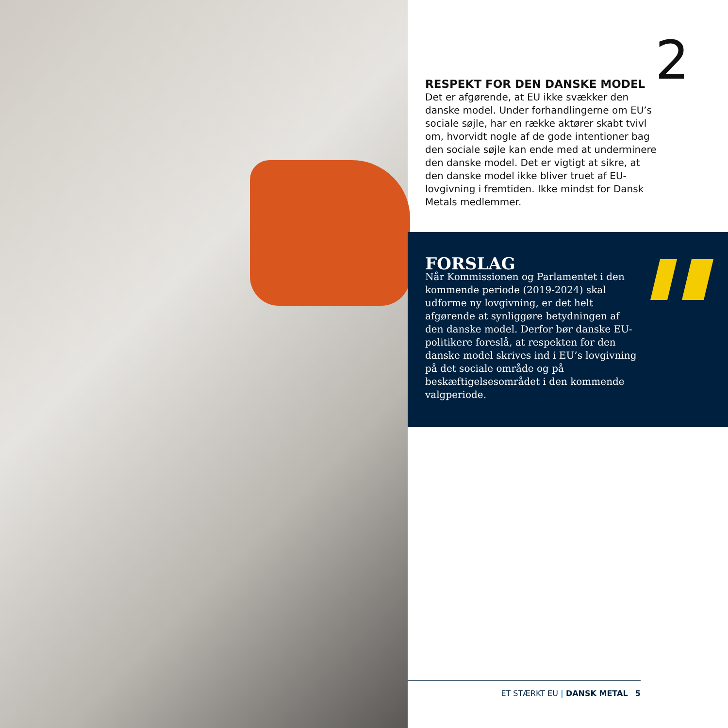2
RESPEKT FOR DEN DANSKE MODEL
Det er afgørende, at EU ikke svækker den danske model. Under forhandlingerne om EU’s sociale søjle, har en række aktører skabt tvivl om, hvorvidt nogle af de gode intentioner bag den sociale søjle kan ende med at underminere den danske model. Det er vigtigt at sikre, at den danske model ikke bliver truet af EU-lovgivning i fremtiden. Ikke mindst for Dansk Metals medlemmer.
FORSLAG
Når Kommissionen og Parlamentet i den kommende periode (2019-2024) skal udforme ny lovgivning, er det helt afgørende at synliggøre betydningen af den danske model. Derfor bør danske EU-politikere foreslå, at respekten for den danske model skrives ind i EU’s lovgivning på det sociale område og på beskæftigelsesområdet i den kommende valgperiode.
ET STÆRKT EU | DANSK METAL 5